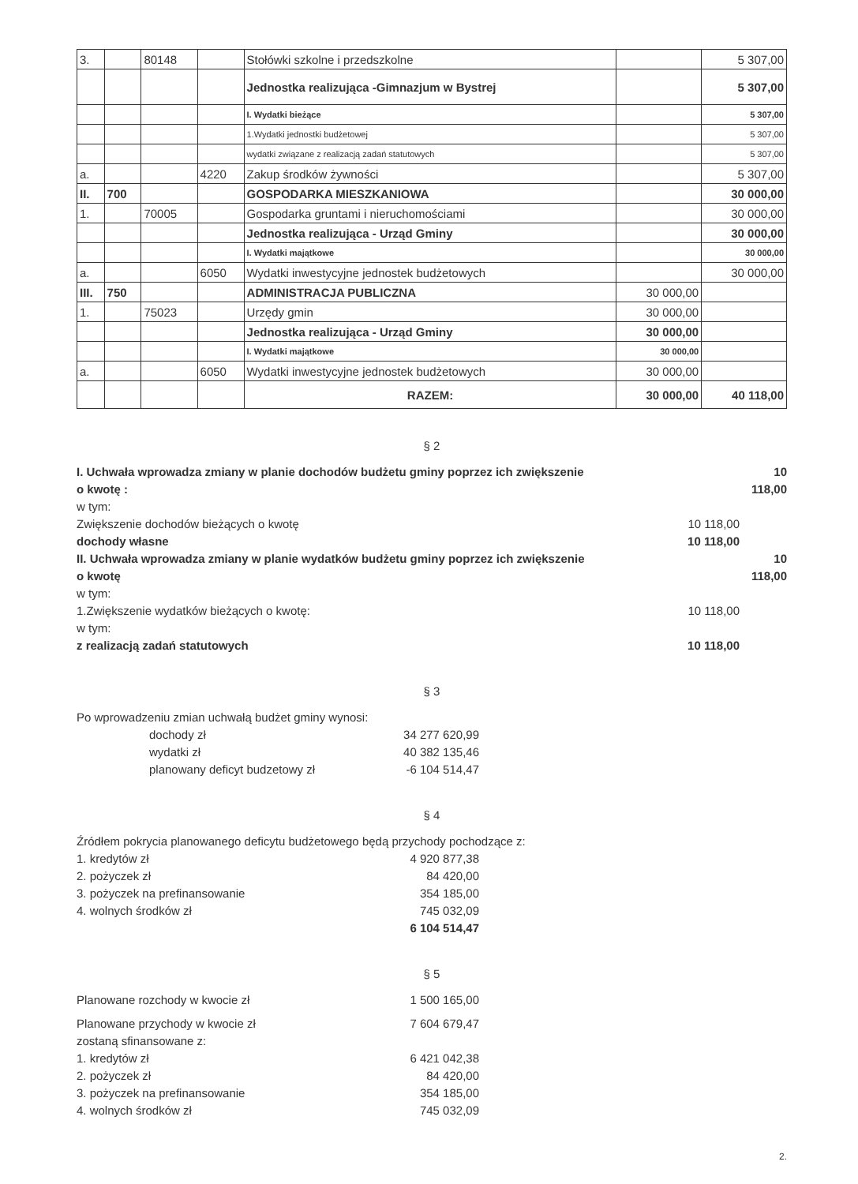| 3. | | 80148 | | Stołówki szkolne i przedszkolne | | 5 307,00 |
| | | | | Jednostka realizująca -Gimnazjum w Bystrej | | 5 307,00 |
| | | | | I. Wydatki bieżące | | 5 307,00 |
| | | | | 1.Wydatki jednostki budżetowej | | 5 307,00 |
| | | | | wydatki związane z realizacją zadań statutowych | | 5 307,00 |
| a. | | | 4220 | Zakup środków żywności | | 5 307,00 |
| II. | 700 | | | GOSPODARKA MIESZKANIOWA | | 30 000,00 |
| 1. | | 70005 | | Gospodarka gruntami i nieruchomościami | | 30 000,00 |
| | | | | Jednostka realizująca - Urząd Gminy | | 30 000,00 |
| | | | | I. Wydatki majątkowe | | 30 000,00 |
| a. | | | 6050 | Wydatki inwestycyjne jednostek budżetowych | | 30 000,00 |
| III. | 750 | | | ADMINISTRACJA PUBLICZNA | 30 000,00 | |
| 1. | | 75023 | | Urzędy gmin | 30 000,00 | |
| | | | | Jednostka realizująca - Urząd Gminy | 30 000,00 | |
| | | | | I. Wydatki majątkowe | 30 000,00 | |
| a. | | | 6050 | Wydatki inwestycyjne jednostek budżetowych | 30 000,00 | |
| | | | | RAZEM: | 30 000,00 | 40 118,00 |
§ 2
I. Uchwała wprowadza zmiany w planie dochodów budżetu gminy poprzez ich zwiększenie o kwotę :
10 118,00
w tym:
Zwiększenie dochodów bieżących o kwotę 10 118,00
dochody własne 10 118,00
II. Uchwała wprowadza zmiany w planie wydatków budżetu gminy poprzez ich zwiększenie o kwotę
10 118,00
w tym:
1.Zwiększenie wydatków bieżących o kwotę: 10 118,00
w tym:
z realizacją zadań statutowych 10 118,00
§ 3
Po wprowadzeniu zmian uchwałą budżet gminy wynosi:
dochody zł 34 277 620,99
wydatki zł 40 382 135,46
planowany deficyt budzetowy zł
-6 104 514,47
§ 4
Źródłem pokrycia planowanego deficytu budżetowego będą przychody pochodzące z:
1. kredytów zł 4 920 877,38
2. pożyczek zł 84 420,00
3. pożyczek na prefinansowanie 354 185,00
4. wolnych środków zł 745 032,09
6 104 514,47
§ 5
Planowane rozchody w kwocie zł 1 500 165,00
Planowane przychody w kwocie zł 7 604 679,47
zostaną sfinansowane z:
1. kredytów zł 6 421 042,38
2. pożyczek zł 84 420,00
3. pożyczek na prefinansowanie 354 185,00
4. wolnych środków zł 745 032,09
2.